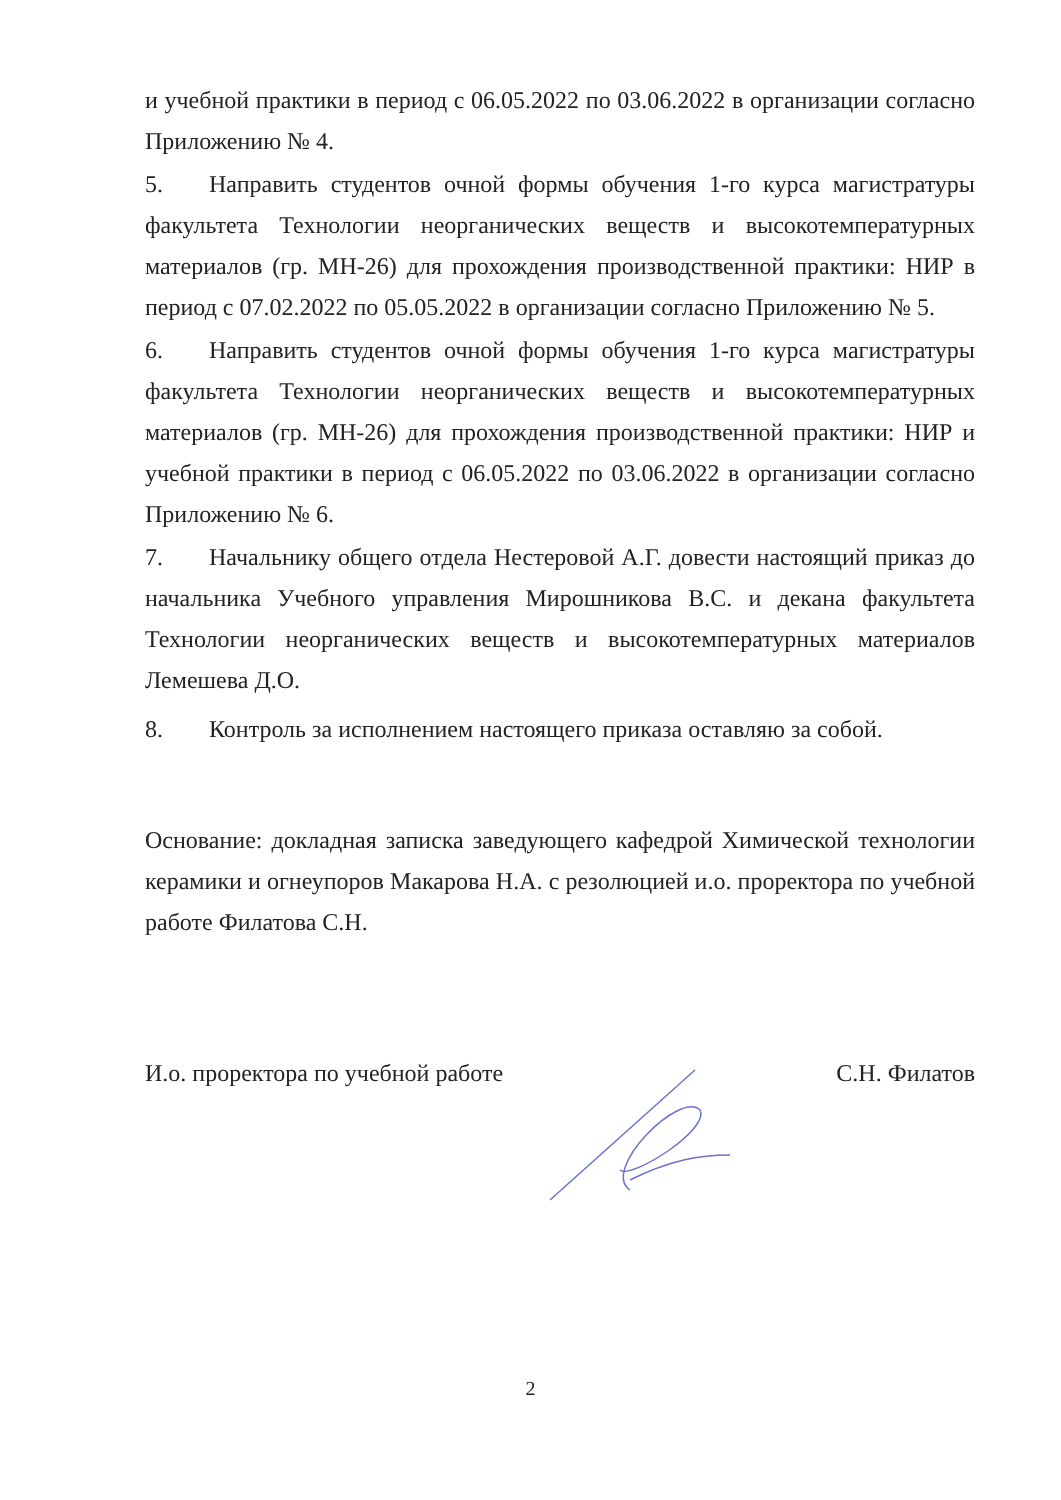и учебной практики в период с 06.05.2022 по 03.06.2022 в организации согласно Приложению № 4.
5. Направить студентов очной формы обучения 1-го курса магистратуры факультета Технологии неорганических веществ и высокотемпературных материалов (гр. МН-26) для прохождения производственной практики: НИР в период с 07.02.2022 по 05.05.2022 в организации согласно Приложению № 5.
6. Направить студентов очной формы обучения 1-го курса магистратуры факультета Технологии неорганических веществ и высокотемпературных материалов (гр. МН-26) для прохождения производственной практики: НИР и учебной практики в период с 06.05.2022 по 03.06.2022 в организации согласно Приложению № 6.
7. Начальнику общего отдела Нестеровой А.Г. довести настоящий приказ до начальника Учебного управления Мирошникова В.С. и декана факультета Технологии неорганических веществ и высокотемпературных материалов Лемешева Д.О.
8. Контроль за исполнением настоящего приказа оставляю за собой.
Основание: докладная записка заведующего кафедрой Химической технологии керамики и огнеупоров Макарова Н.А. с резолюцией и.о. проректора по учебной работе Филатова С.Н.
И.о. проректора по учебной работе С.Н. Филатов
2